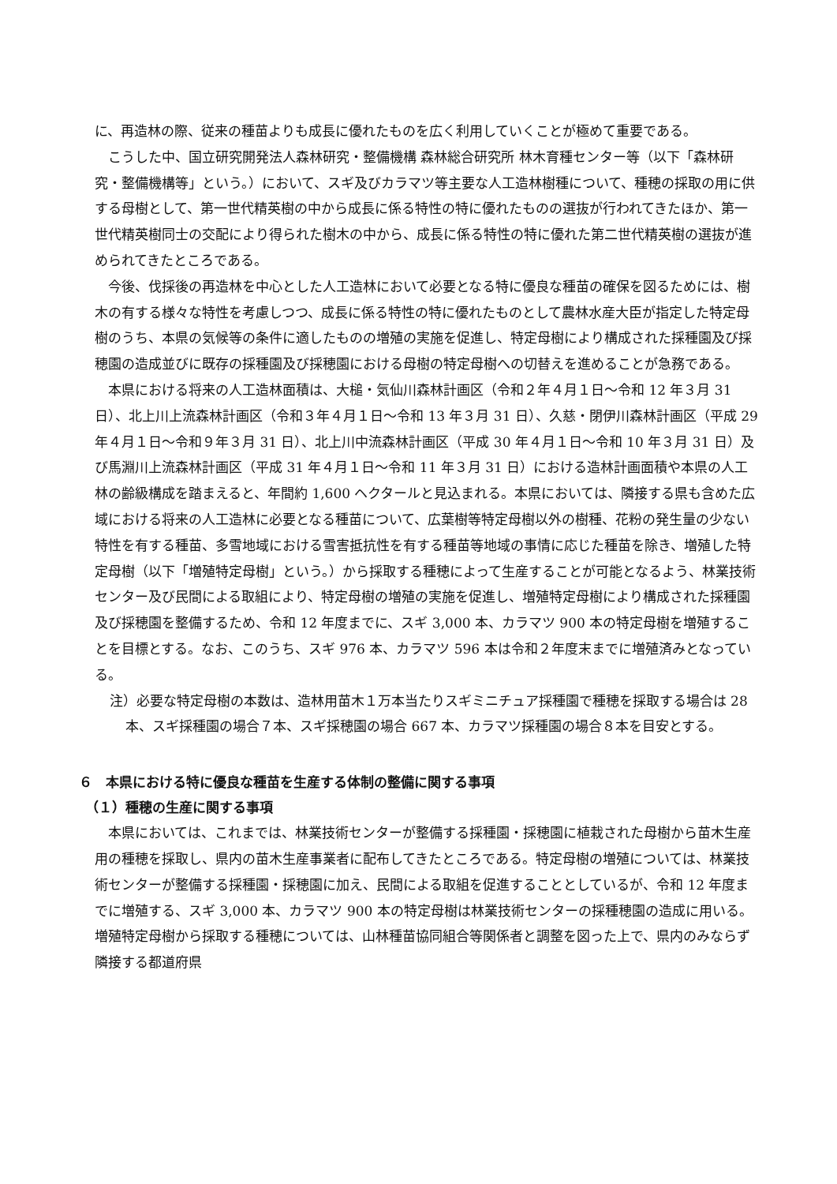に、再造林の際、従来の種苗よりも成長に優れたものを広く利用していくことが極めて重要である。
こうした中、国立研究開発法人森林研究・整備機構 森林総合研究所 林木育種センター等（以下「森林研究・整備機構等」という。）において、スギ及びカラマツ等主要な人工造林樹種について、種穂の採取の用に供する母樹として、第一世代精英樹の中から成長に係る特性の特に優れたものの選抜が行われてきたほか、第一世代精英樹同士の交配により得られた樹木の中から、成長に係る特性の特に優れた第二世代精英樹の選抜が進められてきたところである。
今後、伐採後の再造林を中心とした人工造林において必要となる特に優良な種苗の確保を図るためには、樹木の有する様々な特性を考慮しつつ、成長に係る特性の特に優れたものとして農林水産大臣が指定した特定母樹のうち、本県の気候等の条件に適したものの増殖の実施を促進し、特定母樹により構成された採種園及び採穂園の造成並びに既存の採種園及び採穂園における母樹の特定母樹への切替えを進めることが急務である。
本県における将来の人工造林面積は、大槌・気仙川森林計画区（令和２年４月１日～令和 12 年３月 31 日）、北上川上流森林計画区（令和３年４月１日～令和 13 年３月 31 日）、久慈・閉伊川森林計画区（平成 29 年４月１日～令和９年３月 31 日）、北上川中流森林計画区（平成 30 年４月１日～令和 10 年３月 31 日）及び馬淵川上流森林計画区（平成 31 年４月１日～令和 11 年３月 31 日）における造林計画面積や本県の人工林の齢級構成を踏まえると、年間約 1,600 ヘクタールと見込まれる。本県においては、隣接する県も含めた広域における将来の人工造林に必要となる種苗について、広葉樹等特定母樹以外の樹種、花粉の発生量の少ない特性を有する種苗、多雪地域における雪害抵抗性を有する種苗等地域の事情に応じた種苗を除き、増殖した特定母樹（以下「増殖特定母樹」という。）から採取する種穂によって生産することが可能となるよう、林業技術センター及び民間による取組により、特定母樹の増殖の実施を促進し、増殖特定母樹により構成された採種園及び採穂園を整備するため、令和 12 年度までに、スギ 3,000 本、カラマツ 900 本の特定母樹を増殖することを目標とする。なお、このうち、スギ 976 本、カラマツ 596 本は令和２年度末までに増殖済みとなっている。
注）必要な特定母樹の本数は、造林用苗木１万本当たりスギミニチュア採種園で種穂を採取する場合は 28 本、スギ採種園の場合７本、スギ採穂園の場合 667 本、カラマツ採種園の場合８本を目安とする。
６　本県における特に優良な種苗を生産する体制の整備に関する事項
（１）種穂の生産に関する事項
本県においては、これまでは、林業技術センターが整備する採種園・採穂園に植栽された母樹から苗木生産用の種穂を採取し、県内の苗木生産事業者に配布してきたところである。特定母樹の増殖については、林業技術センターが整備する採種園・採穂園に加え、民間による取組を促進することとしているが、令和 12 年度までに増殖する、スギ 3,000 本、カラマツ 900 本の特定母樹は林業技術センターの採種穂園の造成に用いる。増殖特定母樹から採取する種穂については、山林種苗協同組合等関係者と調整を図った上で、県内のみならず隣接する都道府県